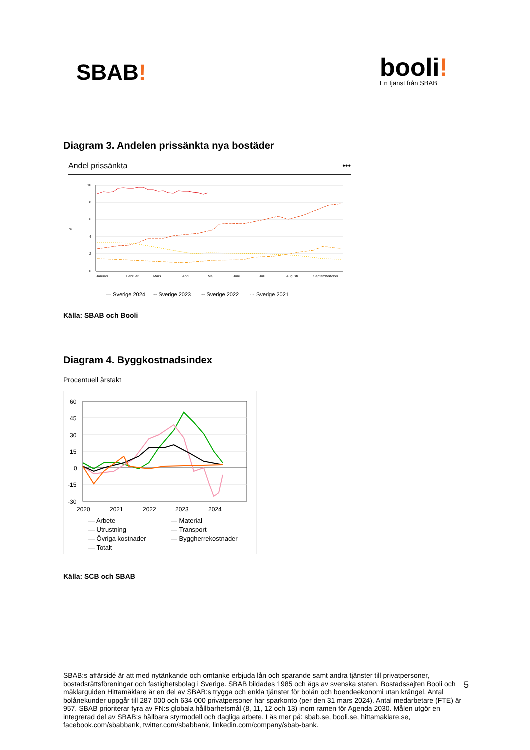SBAB!
booli!
En tjänst från SBAB
Diagram 3. Andelen prissänkta nya bostäder
Andel prissänkta •••
10
8
6
4
2
0
%
Januari
Februari
Mars
April
Maj
Juni
Juli
Augusti
September
Oktober
— Sverige 2024
-- Sverige 2023
-- Sverige 2022
··· Sverige 2021
Källa: SBAB och Booli
Diagram 4. Byggkostnadsindex
Procentuell årstakt
60
45
30
15
0
-15
-30
2020
2021
2022
2023
2024
— Arbete — Material — Utrustning — Transport — Övriga kostnader — Byggherrekostnader — Totalt
Källa: SCB och SBAB
SBAB:s affärsidé är att med nytänkande och omtanke erbjuda lån och sparande samt andra tjänster till privatpersoner, bostadsrättsföreningar och fastighetsbolag i Sverige. SBAB bildades 1985 och ägs av svenska staten. Bostadssajten Booli och mäklarguiden Hittamäklare är en del av SBAB:s trygga och enkla tjänster för bolån och boendeekonomi utan krångel. Antal bolånekunder uppgår till 287 000 och 634 000 privatpersoner har sparkonto (per den 31 mars 2024). Antal medarbetare (FTE) är 957. SBAB prioriterar fyra av FN:s globala hållbarhetsmål (8, 11, 12 och 13) inom ramen för Agenda 2030. Målen utgör en integrerad del av SBAB:s hållbara styrmodell och dagliga arbete. Läs mer på: sbab.se, booli.se, hittamaklare.se, facebook.com/sbabbank, twitter.com/sbabbank, linkedin.com/company/sbab-bank.
5